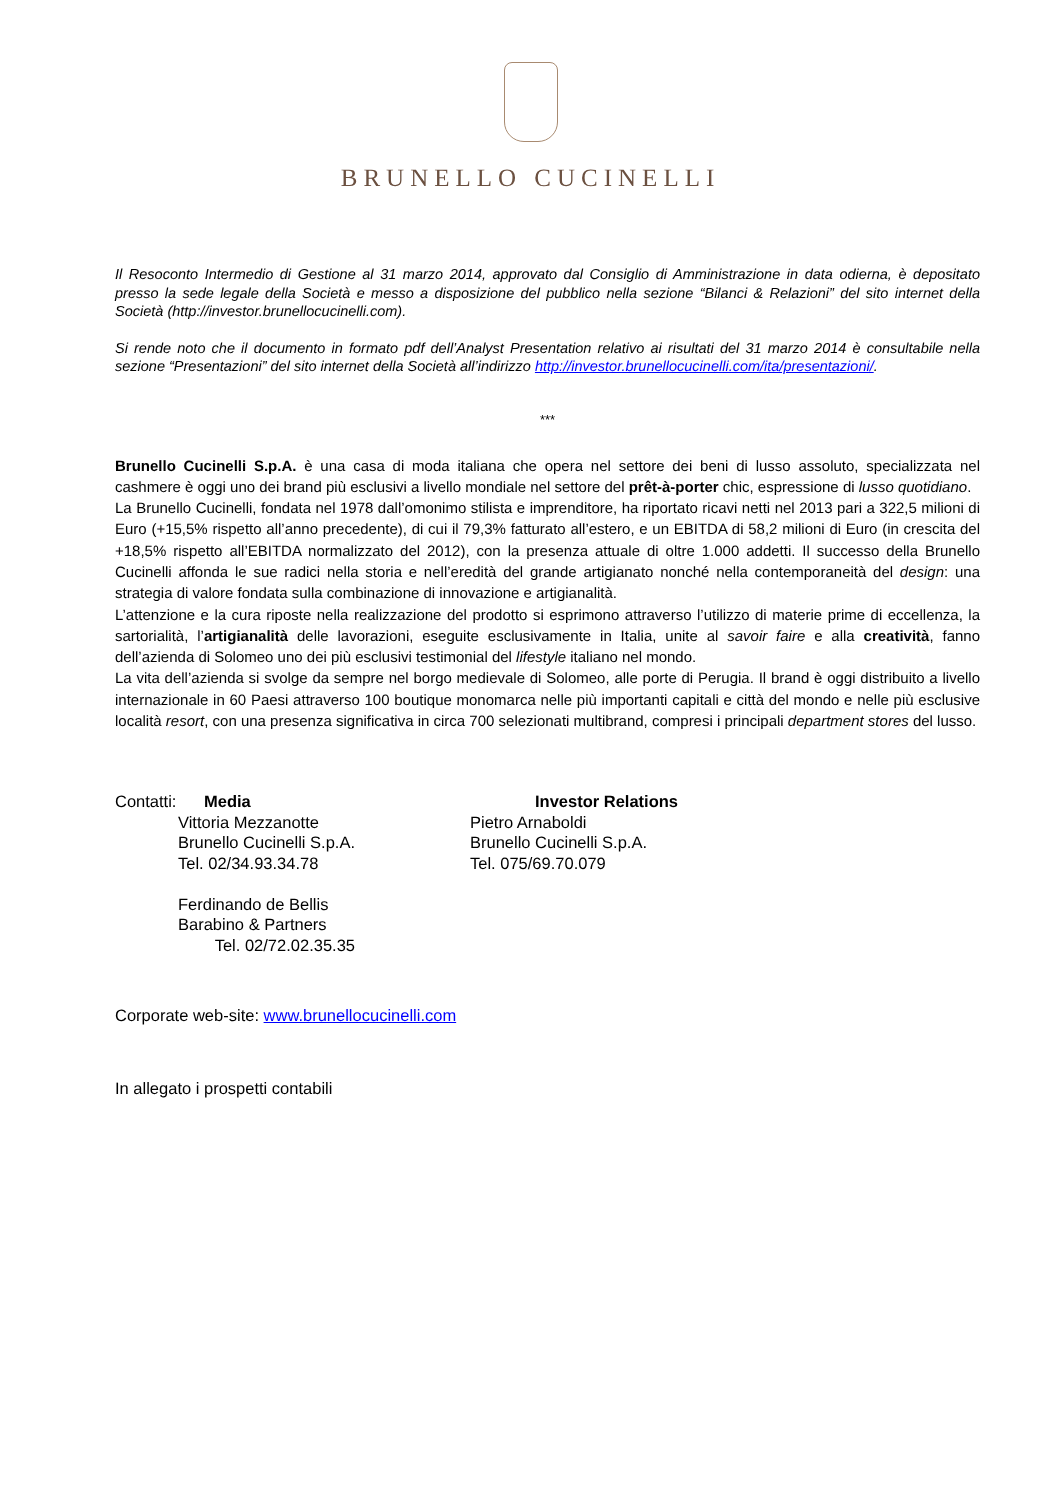BRUNELLO CUCINELLI
Il Resoconto Intermedio di Gestione al 31 marzo 2014, approvato dal Consiglio di Amministrazione in data odierna, è depositato presso la sede legale della Società e messo a disposizione del pubblico nella sezione “Bilanci & Relazioni” del sito internet della Società (http://investor.brunellocucinelli.com).
Si rende noto che il documento in formato pdf dell’Analyst Presentation relativo ai risultati del 31 marzo 2014 è consultabile nella sezione “Presentazioni” del sito internet della Società all’indirizzo http://investor.brunellocucinelli.com/ita/presentazioni/.
***
Brunello Cucinelli S.p.A. è una casa di moda italiana che opera nel settore dei beni di lusso assoluto, specializzata nel cashmere è oggi uno dei brand più esclusivi a livello mondiale nel settore del prêt-à-porter chic, espressione di lusso quotidiano.
La Brunello Cucinelli, fondata nel 1978 dall’omonimo stilista e imprenditore, ha riportato ricavi netti nel 2013 pari a 322,5 milioni di Euro (+15,5% rispetto all’anno precedente), di cui il 79,3% fatturato all’estero, e un EBITDA di 58,2 milioni di Euro (in crescita del +18,5% rispetto all’EBITDA normalizzato del 2012), con la presenza attuale di oltre 1.000 addetti. Il successo della Brunello Cucinelli affonda le sue radici nella storia e nell’eredità del grande artigianato nonché nella contemporaneità del design: una strategia di valore fondata sulla combinazione di innovazione e artigianalità.
L’attenzione e la cura riposte nella realizzazione del prodotto si esprimono attraverso l’utilizzo di materie prime di eccellenza, la sartorialità, l’artigianalità delle lavorazioni, eseguite esclusivamente in Italia, unite al savoir faire e alla creatività, fanno dell’azienda di Solomeo uno dei più esclusivi testimonial del lifestyle italiano nel mondo.
La vita dell’azienda si svolge da sempre nel borgo medievale di Solomeo, alle porte di Perugia. Il brand è oggi distribuito a livello internazionale in 60 Paesi attraverso 100 boutique monomarca nelle più importanti capitali e città del mondo e nelle più esclusive località resort, con una presenza significativa in circa 700 selezionati multibrand, compresi i principali department stores del lusso.
Contatti: Media
Vittoria Mezzanotte
Brunello Cucinelli S.p.A.
Tel. 02/34.93.34.78
Ferdinando de Bellis
Barabino & Partners
Tel. 02/72.02.35.35
Investor Relations
Pietro Arnaboldi
Brunello Cucinelli S.p.A.
Tel. 075/69.70.079
Corporate web-site: www.brunellocucinelli.com
In allegato i prospetti contabili